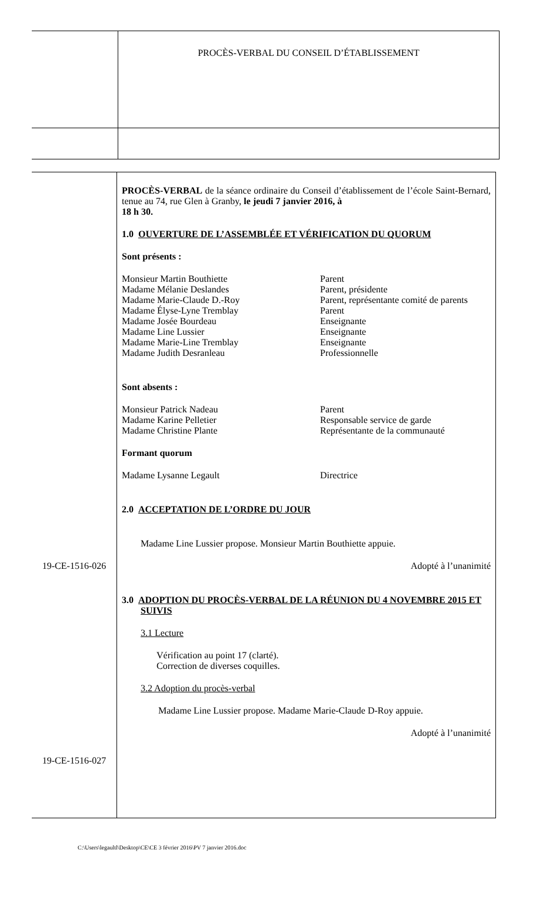| | PROCÈS-VERBAL DU CONSEIL D’ÉTABLISSEMENT |
| 19-CE-1516-026 19-CE-1516-027 | PROCÈS-VERBAL de la séance ordinaire du Conseil d’établissement de l’école Saint-Bernard, tenue au 74, rue Glen à Granby, le jeudi 7 janvier 2016, à 18 h 30. 1.0 OUVERTURE DE L’ASSEMBLÉE ET VÉRIFICATION DU QUORUM Sont présents : Monsieur Martin Bouthiette Parent Madame Mélanie Deslandes Parent, présidente Madame Marie-Claude D.-Roy Parent, représentante comité de parents Madame Élyse-Lyne Tremblay Parent Madame Josée Bourdeau Enseignante Madame Line Lussier Enseignante Madame Marie-Line Tremblay Enseignante Madame Judith Desranleau Professionnelle Sont absents : Monsieur Patrick Nadeau Parent Madame Karine Pelletier Responsable service de garde Madame Christine Plante Représentante de la communauté Formant quorum Madame Lysanne Legault Directrice 2.0 ACCEPTATION DE L’ORDRE DU JOUR Madame Line Lussier propose. Monsieur Martin Bouthiette appuie. Adopté à l’unanimité 3.0 ADOPTION DU PROCÈS-VERBAL DE LA RÉUNION DU 4 NOVEMBRE 2015 ET SUIVIS 3.1 Lecture Vérification au point 17 (clarté). Correction de diverses coquilles. 3.2 Adoption du procès-verbal Madame Line Lussier propose. Madame Marie-Claude D-Roy appuie. Adopté à l’unanimité |
C:\Users\legaultl\Desktop\CE\CE 3 février 2016\PV 7 janvier 2016.doc